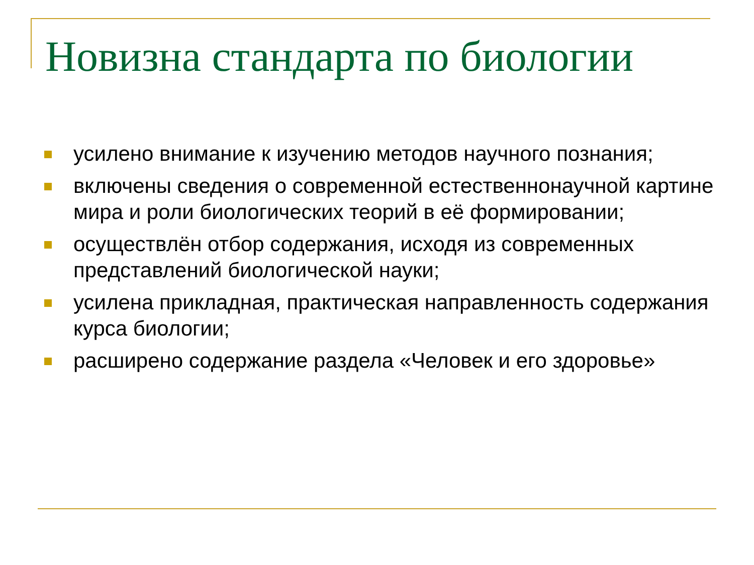Новизна стандарта по биологии
усилено внимание к изучению методов научного познания;
включены сведения о современной естественнонаучной картине мира и роли биологических теорий в её формировании;
осуществлён отбор содержания, исходя из современных представлений биологической науки;
усилена прикладная, практическая направленность содержания курса биологии;
расширено содержание раздела «Человек и его здоровье»